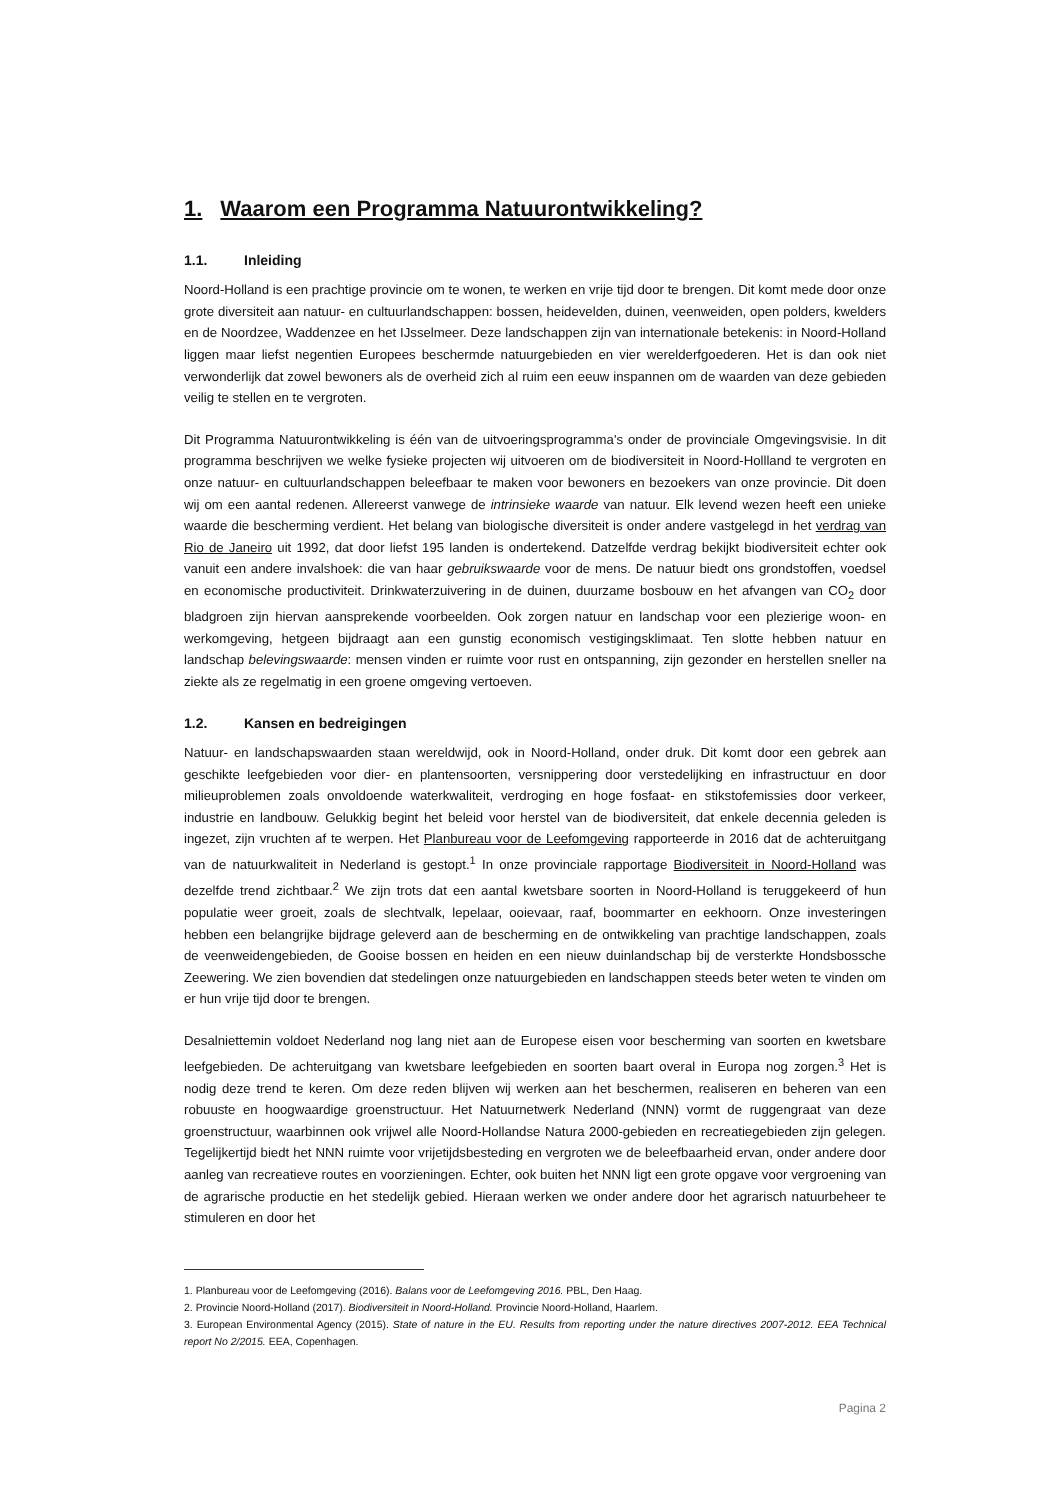1. Waarom een Programma Natuurontwikkeling?
1.1. Inleiding
Noord-Holland is een prachtige provincie om te wonen, te werken en vrije tijd door te brengen. Dit komt mede door onze grote diversiteit aan natuur- en cultuurlandschappen: bossen, heidevelden, duinen, veenweiden, open polders, kwelders en de Noordzee, Waddenzee en het IJsselmeer. Deze landschappen zijn van internationale betekenis: in Noord-Holland liggen maar liefst negentien Europees beschermde natuurgebieden en vier werelderfgoederen. Het is dan ook niet verwonderlijk dat zowel bewoners als de overheid zich al ruim een eeuw inspannen om de waarden van deze gebieden veilig te stellen en te vergroten.
Dit Programma Natuurontwikkeling is één van de uitvoeringsprogramma's onder de provinciale Omgevingsvisie. In dit programma beschrijven we welke fysieke projecten wij uitvoeren om de biodiversiteit in Noord-Hollland te vergroten en onze natuur- en cultuurlandschappen beleefbaar te maken voor bewoners en bezoekers van onze provincie. Dit doen wij om een aantal redenen. Allereerst vanwege de intrinsieke waarde van natuur. Elk levend wezen heeft een unieke waarde die bescherming verdient. Het belang van biologische diversiteit is onder andere vastgelegd in het verdrag van Rio de Janeiro uit 1992, dat door liefst 195 landen is ondertekend. Datzelfde verdrag bekijkt biodiversiteit echter ook vanuit een andere invalshoek: die van haar gebruikswaarde voor de mens. De natuur biedt ons grondstoffen, voedsel en economische productiviteit. Drinkwaterzuivering in de duinen, duurzame bosbouw en het afvangen van CO<sub>2</sub> door bladgroen zijn hiervan aansprekende voorbeelden. Ook zorgen natuur en landschap voor een plezierige woon- en werkomgeving, hetgeen bijdraagt aan een gunstig economisch vestigingsklimaat. Ten slotte hebben natuur en landschap belevingswaarde: mensen vinden er ruimte voor rust en ontspanning, zijn gezonder en herstellen sneller na ziekte als ze regelmatig in een groene omgeving vertoeven.
1.2. Kansen en bedreigingen
Natuur- en landschapswaarden staan wereldwijd, ook in Noord-Holland, onder druk. Dit komt door een gebrek aan geschikte leefgebieden voor dier- en plantensoorten, versnippering door verstedelijking en infrastructuur en door milieuproblemen zoals onvoldoende waterkwaliteit, verdroging en hoge fosfaat- en stikstofemissies door verkeer, industrie en landbouw. Gelukkig begint het beleid voor herstel van de biodiversiteit, dat enkele decennia geleden is ingezet, zijn vruchten af te werpen. Het Planbureau voor de Leefomgeving rapporteerde in 2016 dat de achteruitgang van de natuurkwaliteit in Nederland is gestopt.<sup>1</sup> In onze provinciale rapportage Biodiversiteit in Noord-Holland was dezelfde trend zichtbaar.<sup>2</sup> We zijn trots dat een aantal kwetsbare soorten in Noord-Holland is teruggekeerd of hun populatie weer groeit, zoals de slechtvalk, lepelaar, ooievaar, raaf, boommarter en eekhoorn. Onze investeringen hebben een belangrijke bijdrage geleverd aan de bescherming en de ontwikkeling van prachtige landschappen, zoals de veenweidengebieden, de Gooise bossen en heiden en een nieuw duinlandschap bij de versterkte Hondsbossche Zeewering. We zien bovendien dat stedelingen onze natuurgebieden en landschappen steeds beter weten te vinden om er hun vrije tijd door te brengen.
Desalniettemin voldoet Nederland nog lang niet aan de Europese eisen voor bescherming van soorten en kwetsbare leefgebieden. De achteruitgang van kwetsbare leefgebieden en soorten baart overal in Europa nog zorgen.<sup>3</sup> Het is nodig deze trend te keren. Om deze reden blijven wij werken aan het beschermen, realiseren en beheren van een robuuste en hoogwaardige groenstructuur. Het Natuurnetwerk Nederland (NNN) vormt de ruggengraat van deze groenstructuur, waarbinnen ook vrijwel alle Noord-Hollandse Natura 2000-gebieden en recreatiegebieden zijn gelegen. Tegelijkertijd biedt het NNN ruimte voor vrijetijdsbesteding en vergroten we de beleefbaarheid ervan, onder andere door aanleg van recreatieve routes en voorzieningen. Echter, ook buiten het NNN ligt een grote opgave voor vergroening van de agrarische productie en het stedelijk gebied. Hieraan werken we onder andere door het agrarisch natuurbeheer te stimuleren en door het
1. Planbureau voor de Leefomgeving (2016). Balans voor de Leefomgeving 2016. PBL, Den Haag.
2. Provincie Noord-Holland (2017). Biodiversiteit in Noord-Holland. Provincie Noord-Holland, Haarlem.
3. European Environmental Agency (2015). State of nature in the EU. Results from reporting under the nature directives 2007-2012. EEA Technical report No 2/2015. EEA, Copenhagen.
Pagina 2